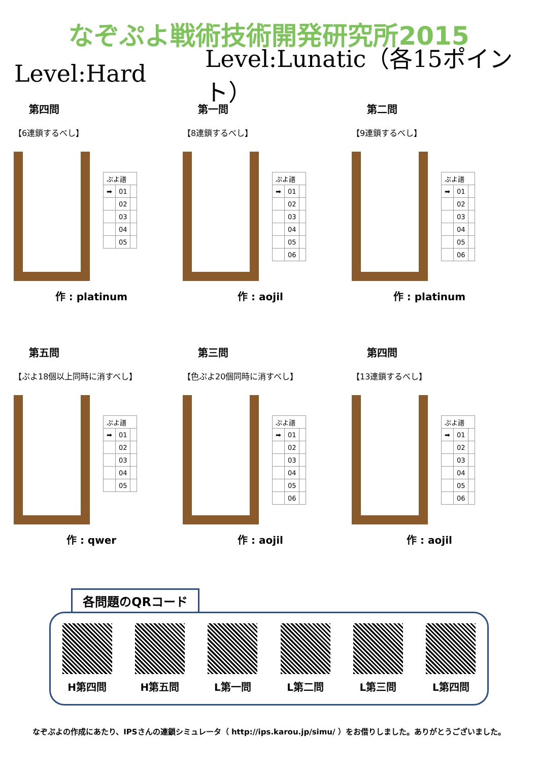なぞぷよ戦術技術開発研究所2015
Level:Hard Level:Lunatic（各15ポイント）
第四問
【6連鎖するべし】
| ぷよ譜 | | |
| ➡ | 01 | |
| | 02 | |
| | 03 | |
| | 04 | |
| | 05 | |
作 : platinum
第一問
【8連鎖するべし】
| ぷよ譜 | | |
| ➡ | 01 | |
| | 02 | |
| | 03 | |
| | 04 | |
| | 05 | |
| | 06 | |
作 : aojil
第二問
【9連鎖するべし】
| ぷよ譜 | | |
| ➡ | 01 | |
| | 02 | |
| | 03 | |
| | 04 | |
| | 05 | |
| | 06 | |
作 : platinum
第五問
【ぷよ18個以上同時に消すべし】
| ぷよ譜 | | |
| ➡ | 01 | |
| | 02 | |
| | 03 | |
| | 04 | |
| | 05 | |
作 : qwer
第三問
【色ぷよ20個同時に消すべし】
| ぷよ譜 | | |
| ➡ | 01 | |
| | 02 | |
| | 03 | |
| | 04 | |
| | 05 | |
| | 06 | |
作 : aojil
第四問
【13連鎖するべし】
| ぷよ譜 | | |
| ➡ | 01 | |
| | 02 | |
| | 03 | |
| | 04 | |
| | 05 | |
| | 06 | |
作 : aojil
各問題のQRコード
H第四問 H第五問 L第一問 L第二問 L第三問 L第四問
なぞぷよの作成にあたり、IPSさんの連鎖シミュレータ（ http://ips.karou.jp/simu/ ）をお借りしました。ありがとうございました。